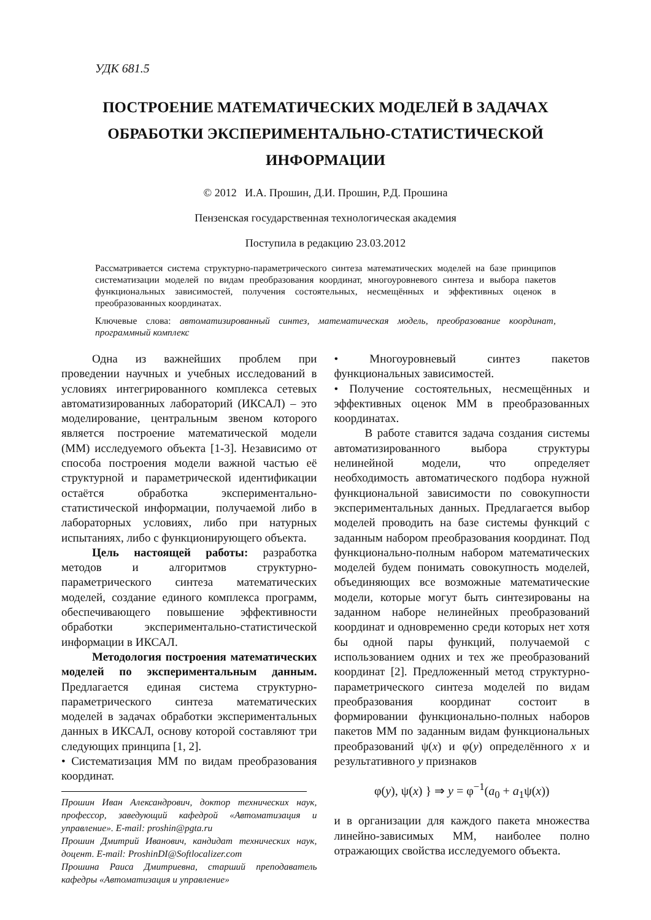УДК 681.5
ПОСТРОЕНИЕ МАТЕМАТИЧЕСКИХ МОДЕЛЕЙ В ЗАДАЧАХ
ОБРАБОТКИ ЭКСПЕРИМЕНТАЛЬНО-СТАТИСТИЧЕСКОЙ
ИНФОРМАЦИИ
© 2012 И.А. Прошин, Д.И. Прошин, Р.Д. Прошина
Пензенская государственная технологическая академия
Поступила в редакцию 23.03.2012
Рассматривается система структурно-параметрического синтеза математических моделей на базе принципов систематизации моделей по видам преобразования координат, многоуровневого синтеза и выбора пакетов функциональных зависимостей, получения состоятельных, несмещённых и эффективных оценок в преобразованных координатах.
Ключевые слова: автоматизированный синтез, математическая модель, преобразование координат, программный комплекс
Одна из важнейших проблем при проведении научных и учебных исследований в условиях интегрированного комплекса сетевых автоматизированных лабораторий (ИКСАЛ) – это моделирование, центральным звеном которого является построение математической модели (ММ) исследуемого объекта [1-3]. Независимо от способа построения модели важной частью её структурной и параметрической идентификации остаётся обработка экспериментально-статистической информации, получаемой либо в лабораторных условиях, либо при натурных испытаниях, либо с функционирующего объекта.
Цель настоящей работы: разработка методов и алгоритмов структурно-параметрического синтеза математических моделей, создание единого комплекса программ, обеспечивающего повышение эффективности обработки экспериментально-статистической информации в ИКСАЛ.
Методология построения математических моделей по экспериментальным данным. Предлагается единая система структурно-параметрического синтеза математических моделей в задачах обработки экспериментальных данных в ИКСАЛ, основу которой составляют три следующих принципа [1, 2].
• Систематизация ММ по видам преобразования координат.
Прошин Иван Александрович, доктор технических наук, профессор, заведующий кафедрой «Автоматизация и управление». E-mail: proshin@pgta.ru
Прошин Дмитрий Иванович, кандидат технических наук, доцент. E-mail: ProshinDI@Softlocalizer.com
Прошина Раиса Дмитриевна, старший преподаватель кафедры «Автоматизация и управление»
• Многоуровневый синтез пакетов функциональных зависимостей.
• Получение состоятельных, несмещённых и эффективных оценок ММ в преобразованных координатах.
В работе ставится задача создания системы автоматизированного выбора структуры нелинейной модели, что определяет необходимость автоматического подбора нужной функциональной зависимости по совокупности экспериментальных данных. Предлагается выбор моделей проводить на базе системы функций с заданным набором преобразования координат. Под функционально-полным набором математических моделей будем понимать совокупность моделей, объединяющих все возможные математические модели, которые могут быть синтезированы на заданном наборе нелинейных преобразований координат и одновременно среди которых нет хотя бы одной пары функций, получаемой с использованием одних и тех же преобразований координат [2]. Предложенный метод структурно-параметрического синтеза моделей по видам преобразования координат состоит в формировании функционально-полных наборов пакетов ММ по заданным видам функциональных преобразований ψ(x) и φ(y) определённого x и результативного y признаков
φ(y), ψ(x) } ⇒ y = φ<sup>−1</sup>(a<sub>0</sub> + a<sub>1</sub>ψ(x))
и в организации для каждого пакета множества линейно-зависимых ММ, наиболее полно отражающих свойства исследуемого объекта.